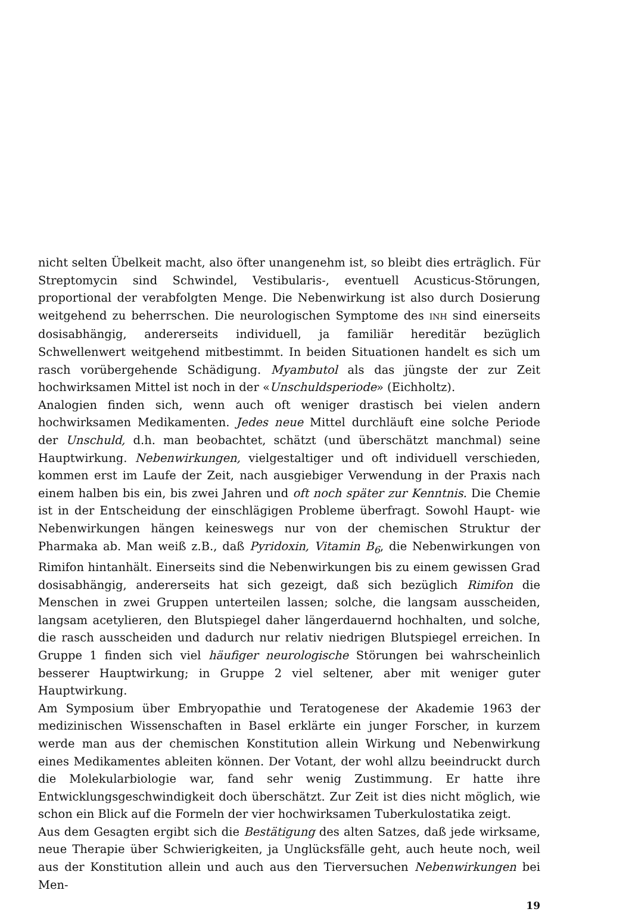nicht selten Übelkeit macht, also öfter unangenehm ist, so bleibt dies erträglich. Für Streptomycin sind Schwindel, Vestibularis-, eventuell Acusticus-Störungen, proportional der verabfolgten Menge. Die Nebenwirkung ist also durch Dosierung weitgehend zu beherrschen. Die neurologischen Symptome des INH sind einerseits dosisabhängig, andererseits individuell, ja familiär hereditär bezüglich Schwellenwert weitgehend mitbestimmt. In beiden Situationen handelt es sich um rasch vorübergehende Schädigung. Myambutol als das jüngste der zur Zeit hochwirksamen Mittel ist noch in der «Unschuldsperiode» (Eichholtz).
Analogien finden sich, wenn auch oft weniger drastisch bei vielen andern hochwirksamen Medikamenten. Jedes neue Mittel durchläuft eine solche Periode der Unschuld, d.h. man beobachtet, schätzt (und überschätzt manchmal) seine Hauptwirkung. Nebenwirkungen, vielgestaltiger und oft individuell verschieden, kommen erst im Laufe der Zeit, nach ausgiebiger Verwendung in der Praxis nach einem halben bis ein, bis zwei Jahren und oft noch später zur Kenntnis. Die Chemie ist in der Entscheidung der einschlägigen Probleme überfragt. Sowohl Haupt- wie Nebenwirkungen hängen keineswegs nur von der chemischen Struktur der Pharmaka ab. Man weiß z.B., daß Pyridoxin, Vitamin B<sub>6</sub>, die Nebenwirkungen von Rimifon hintanhält. Einerseits sind die Nebenwirkungen bis zu einem gewissen Grad dosisabhängig, andererseits hat sich gezeigt, daß sich bezüglich Rimifon die Menschen in zwei Gruppen unterteilen lassen; solche, die langsam ausscheiden, langsam acetylieren, den Blutspiegel daher längerdauernd hochhalten, und solche, die rasch ausscheiden und dadurch nur relativ niedrigen Blutspiegel erreichen. In Gruppe 1 finden sich viel häufiger neurologische Störungen bei wahrscheinlich besserer Hauptwirkung; in Gruppe 2 viel seltener, aber mit weniger guter Hauptwirkung.
Am Symposium über Embryopathie und Teratogenese der Akademie 1963 der medizinischen Wissenschaften in Basel erklärte ein junger Forscher, in kurzem werde man aus der chemischen Konstitution allein Wirkung und Nebenwirkung eines Medikamentes ableiten können. Der Votant, der wohl allzu beeindruckt durch die Molekularbiologie war, fand sehr wenig Zustimmung. Er hatte ihre Entwicklungsgeschwindigkeit doch überschätzt. Zur Zeit ist dies nicht möglich, wie schon ein Blick auf die Formeln der vier hochwirksamen Tuberkulostatika zeigt.
Aus dem Gesagten ergibt sich die Bestätigung des alten Satzes, daß jede wirksame, neue Therapie über Schwierigkeiten, ja Unglücksfälle geht, auch heute noch, weil aus der Konstitution allein und auch aus den Tierversuchen Nebenwirkungen bei Men-
19